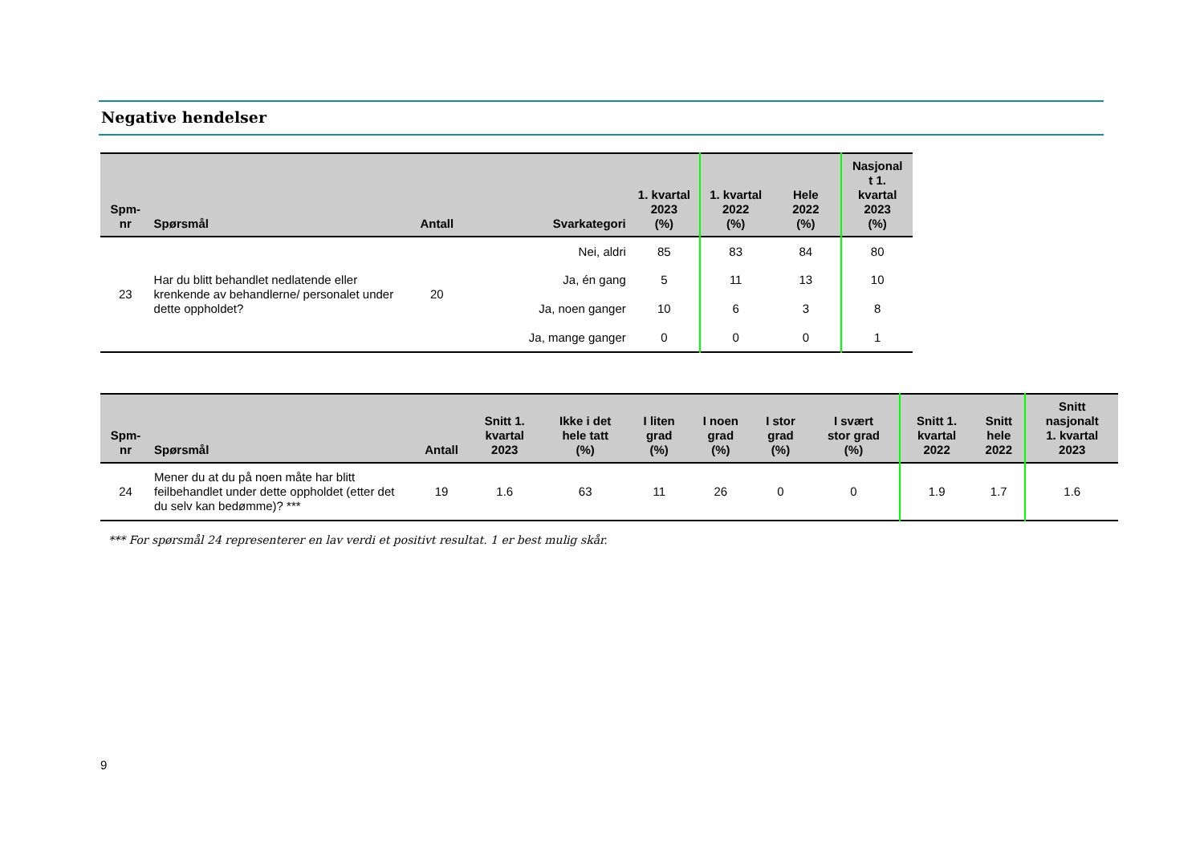Negative hendelser
| Spm- nr | Spørsmål | Antall | Svarkategori | 1. kvartal 2023 (%) | 1. kvartal 2022 (%) | Hele 2022 (%) | Nasjonal t 1. kvartal 2023 (%) |
| --- | --- | --- | --- | --- | --- | --- | --- |
| 23 | Har du blitt behandlet nedlatende eller krenkende av behandlerne/ personalet under dette oppholdet? | 20 | Nei, aldri | 85 | 83 | 84 | 80 |
| | | | Ja, én gang | 5 | 11 | 13 | 10 |
| | | | Ja, noen ganger | 10 | 6 | 3 | 8 |
| | | | Ja, mange ganger | 0 | 0 | 0 | 1 |
| Spm- nr | Spørsmål | Antall | Snitt 1. kvartal 2023 | Ikke i det hele tatt (%) | I liten grad (%) | I noen grad (%) | I stor grad (%) | I svært stor grad (%) | Snitt 1. kvartal 2022 | Snitt hele 2022 | Snitt nasjonalt 1. kvartal 2023 |
| --- | --- | --- | --- | --- | --- | --- | --- | --- | --- | --- | --- |
| 24 | Mener du at du på noen måte har blitt feilbehandlet under dette oppholdet (etter det du selv kan bedømme)? *** | 19 | 1.6 | 63 | 11 | 26 | 0 | 0 | 1.9 | 1.7 | 1.6 |
*** For spørsmål 24 representerer en lav verdi et positivt resultat. 1 er best mulig skår.
9